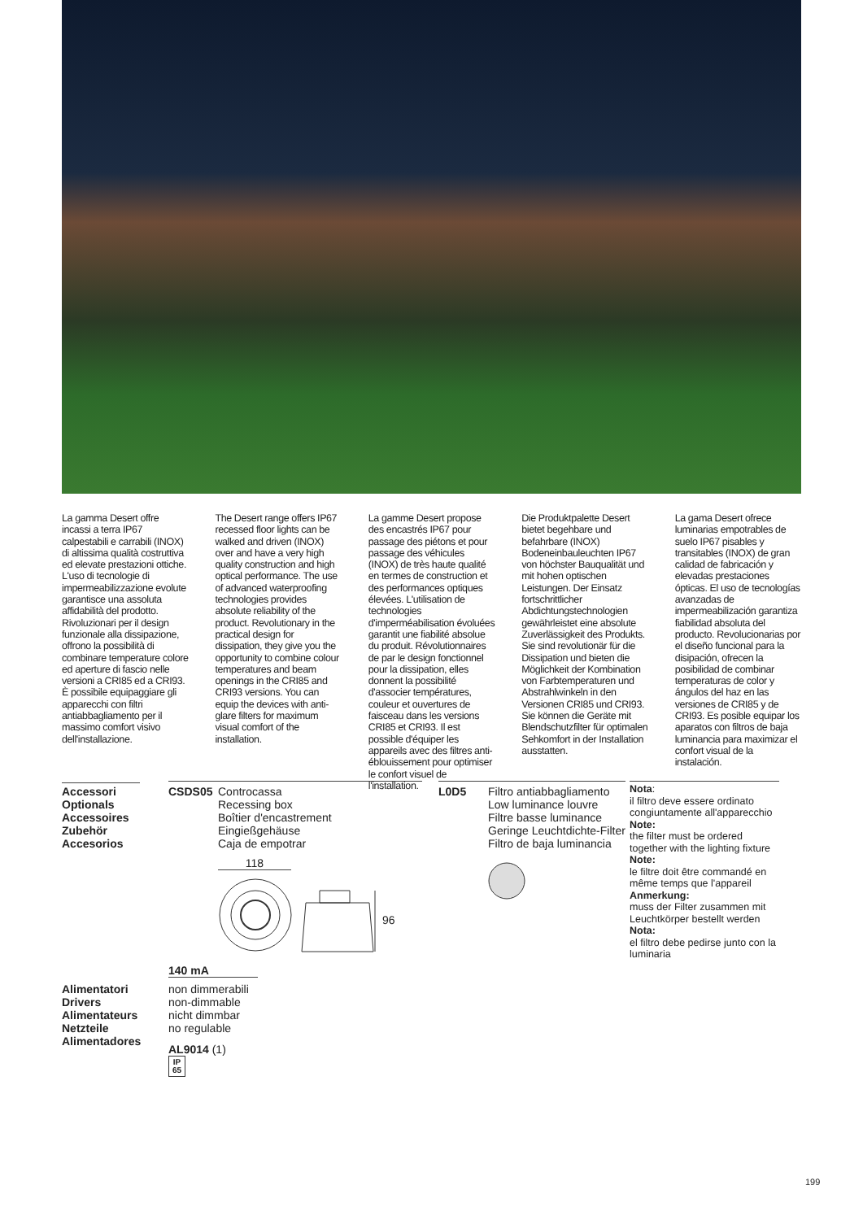La gamma Desert offre incassi a terra IP67 calpestabili e carrabili (INOX) di altissima qualità costruttiva ed elevate prestazioni ottiche. L'uso di tecnologie di impermeabilizzazione evolute garantisce una assoluta affidabilità del prodotto. Rivoluzionari per il design funzionale alla dissipazione, offrono la possibilità di combinare temperature colore ed aperture di fascio nelle versioni a CRI85 ed a CRI93. È possibile equipaggiare gli apparecchi con filtri antiabbagliamento per il massimo comfort visivo dell'installazione.
The Desert range offers IP67 recessed floor lights can be walked and driven (INOX) over and have a very high quality construction and high optical performance. The use of advanced waterproofing technologies provides absolute reliability of the product. Revolutionary in the practical design for dissipation, they give you the opportunity to combine colour temperatures and beam openings in the CRI85 and CRI93 versions. You can equip the devices with anti-glare filters for maximum visual comfort of the installation.
La gamme Desert propose des encastrés IP67 pour passage des piétons et pour passage des véhicules (INOX) de très haute qualité en termes de construction et des performances optiques élevées. L'utilisation de technologies d'imperméabilisation évoluées garantit une fiabilité absolue du produit. Révolutionnaires de par le design fonctionnel pour la dissipation, elles donnent la possibilité d'associer températures, couleur et ouvertures de faisceau dans les versions CRI85 et CRI93. Il est possible d'équiper les appareils avec des filtres anti- éblouissement pour optimiser le confort visuel de l'installation.
Die Produktpalette Desert bietet begehbare und befahrbare (INOX) Bodeneinbauleuchten IP67 von höchster Bauqualität und mit hohen optischen Leistungen. Der Einsatz fortschrittlicher Abdichtungstechnologien gewährleistet eine absolute Zuverlässigkeit des Produkts. Sie sind revolutionär für die Dissipation und bieten die Möglichkeit der Kombination von Farbtemperaturen und Abstrahlwinkeln in den Versionen CRI85 und CRI93. Sie können die Geräte mit Blendschutzfilter für optimalen Sehkomfort in der Installation ausstatten.
La gama Desert ofrece luminarias empotrables de suelo IP67 pisables y transitables (INOX) de gran calidad de fabricación y elevadas prestaciones ópticas. El uso de tecnologías avanzadas de impermeabilización garantiza fiabilidad absoluta del producto. Revolucionarias por el diseño funcional para la disipación, ofrecen la posibilidad de combinar temperaturas de color y ángulos del haz en las versiones de CRI85 y de CRI93. Es posible equipar los aparatos con filtros de baja luminancia para maximizar el confort visual de la instalación.
Accessori
Optionals
Accessoires
Zubehör
Accesorios
CSDS05 Controcassa
Recessing box
Boîtier d'encastrement
Eingießgehäuse
Caja de empotrar
118
96
L0D5 Filtro antiabbagliamento
Low luminance louvre
Filtre basse luminance
Geringe Leuchtdichte-Filter
Filtro de baja luminancia
Nota:
il filtro deve essere ordinato congiuntamente all'apparecchio
Note:
the filter must be ordered together with the lighting fixture
Note:
le filtre doit être commandé en même temps que l'appareil
Anmerkung:
muss der Filter zusammen mit Leuchtkörper bestellt werden
Nota:
el filtro debe pedirse junto con la luminaria
140 mA
Alimentatori
Drivers
Alimentateurs
Netzteile
Alimentadores
non dimmerabili
non-dimmable
nicht dimmbar
no regulable
AL9014 (1)
IP
65
199